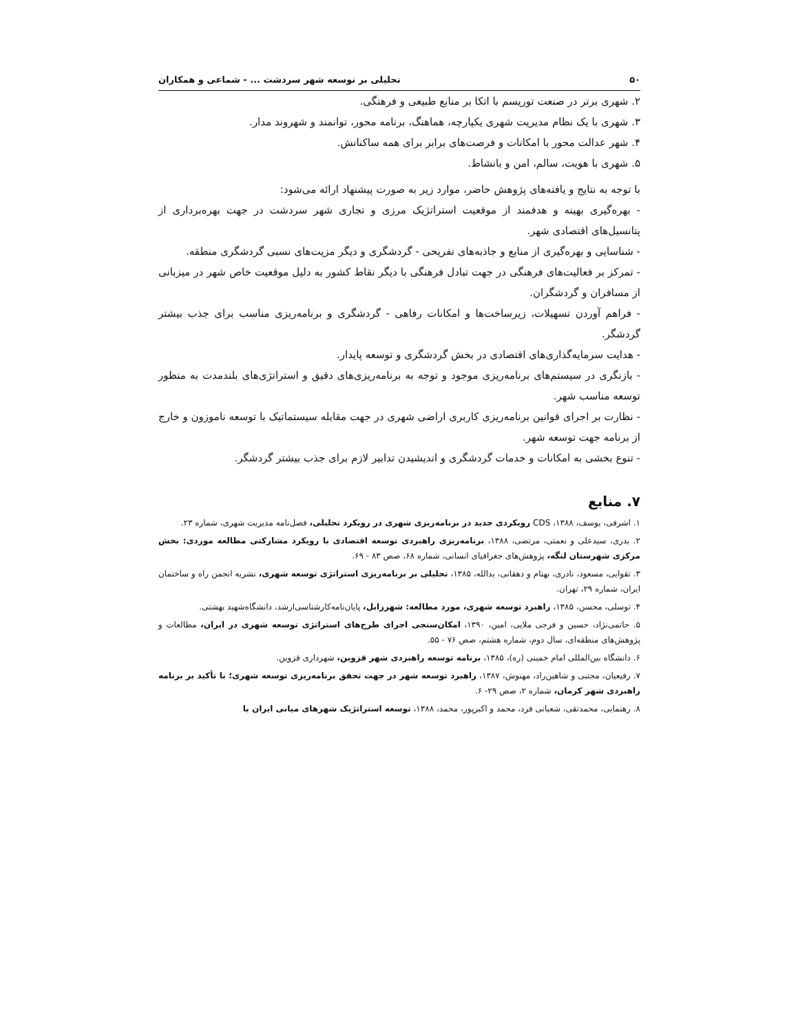۵۰ تحلیلی بر توسعه شهر سردشت ... - شماعی و همکاران
۲. شهری برتر در صنعت توریسم با اتکا بر منابع طبیعی و فرهنگی.
۳. شهری با یک نظام مدیریت شهری یکپارچه، هماهنگ، برنامه محور، توانمند و شهروند مدار.
۴. شهر عدالت محور با امکانات و فرصت‌های برابر برای همه ساکنانش.
۵. شهری با هویت، سالم، امن و بانشاط.
با توجه به نتایج و یافته‌های پژوهش حاضر، موارد زیر به صورت پیشنهاد ارائه می‌شود:
- بهره‌گیری بهینه و هدفمند از موقعیت استراتژیک مرزی و تجاری شهر سردشت در جهت بهره‌برداری از پتانسیل‌های اقتصادی شهر.
- شناسایی و بهره‌گیری از منابع و جاذبه‌های تفریحی - گردشگری و دیگر مزیت‌های نسبی گردشگری منطقه.
- تمرکز بر فعالیت‌های فرهنگی در جهت تبادل فرهنگی با دیگر نقاط کشور به دلیل موقعیت خاص شهر در میزبانی از مسافران و گردشگران.
- فراهم آوردن تسهیلات، زیرساخت‌ها و امکانات رفاهی - گردشگری و برنامه‌ریزی مناسب برای جذب بیشتر گردشگر.
- هدایت سرمایه‌گذاری‌های اقتصادی در بخش گردشگری و توسعه پایدار.
- بازنگری در سیستم‌های برنامه‌ریزی موجود و توجه به برنامه‌ریزی‌های دقیق و استراتژی‌های بلندمدت به منظور توسعه مناسب شهر.
- نظارت بر اجرای قوانین برنامه‌ریزی کاربری اراضی شهری در جهت مقابله سیستماتیک با توسعه ناموزون و خارج از برنامه جهت توسعه شهر.
- تنوع بخشی به امکانات و خدمات گردشگری و اندیشیدن تدابیر لازم برای جذب بیشتر گردشگر.
۷. منابع
۱. اشرفی، یوسف، ۱۳۸۸، CDS رویکردی جدید در برنامه‌ریزی شهری در رویکرد تحلیلی، فصل‌نامه مدیریت شهری، شماره ۲۳.
۲. بدری، سیدعلی و نعمتی، مرتضی، ۱۳۸۸، برنامه‌ریزی راهبردی توسعه اقتصادی با رویکرد مشارکتی مطالعه موردی: بخش مرکزی شهرستان لنگه، پژوهش‌های جغرافیای انسانی، شماره ۶۸، صص ۸۳ - ۶۹.
۳. تقوایی، مسعود، نادری، بهنام و دهقانی، یدالله، ۱۳۸۵، تحلیلی بر برنامه‌ریزی استراتژی توسعه شهری، نشریه انجمن راه و ساختمان ایران، شماره ۲۹، تهران.
۴. توسلی، محسن، ۱۳۸۵، راهبرد توسعه شهری، مورد مطالعه: شهرزابل، پایان‌نامه‌کارشناسی‌ارشد، دانشگاه‌شهید بهشتی.
۵. حاتمی‌نژاد، حسین و فرجی ملایی، امین، ۱۳۹۰، امکان‌سنجی اجرای طرح‌های استراتژی توسعه شهری در ایران، مطالعات و پژوهش‌های منطقه‌ای، سال دوم، شماره هشتم، صص ۷۶ - ۵۵.
۶. دانشگاه بین‌المللی امام خمینی (ره)، ۱۳۸۵، برنامه توسعه راهبردی شهر قزوین، شهرداری قزوین.
۷. رفیعیان، مجتبی و شاهین‌راد، مهنوش، ۱۳۸۷، راهبرد توسعه شهر در جهت تحقق برنامه‌ریزی توسعه شهری؛ با تأکید بر برنامه راهبردی شهر کرمان، شماره ۲، صص ۲۹- ۶.
۸. رهنمایی، محمدتقی، شعبانی فرد، محمد و اکبرپور، محمد، ۱۳۸۸، توسعه استراتژیک شهرهای میانی ایران با